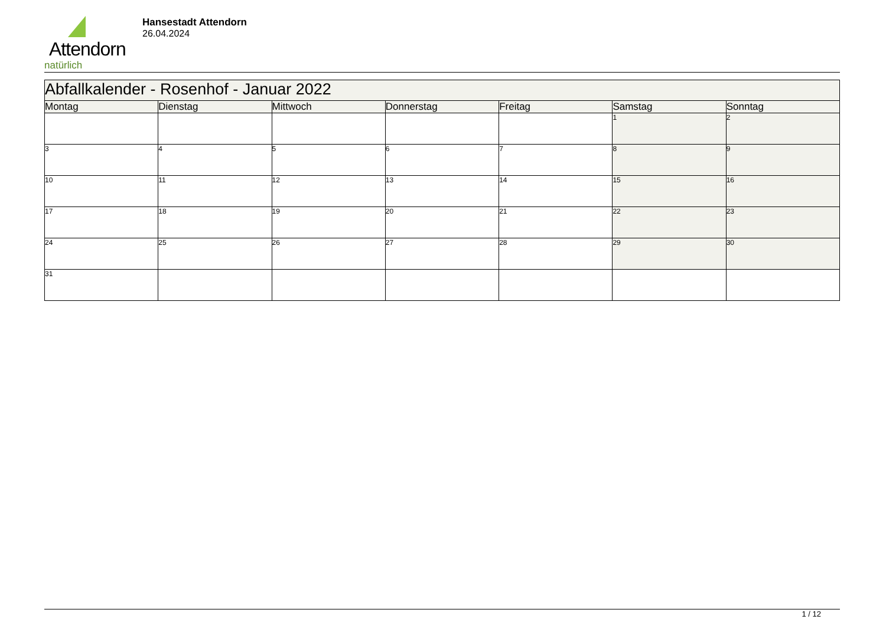Attendorn
natürlich
Hansestadt Attendorn
26.04.2024
| Abfallkalender - Rosenhof - Januar 2022 | | | | | | |
| --- | --- | --- | --- | --- | --- | --- |
| Montag | Dienstag | Mittwoch | Donnerstag | Freitag | Samstag | Sonntag |
| | | | | | 1 | 2 |
| 3 | 4 | 5 | 6 | 7 | 8 | 9 |
| 10 | 11 | 12 | 13 | 14 | 15 | 16 |
| 17 | 18 | 19 | 20 | 21 | 22 | 23 |
| 24 | 25 | 26 | 27 | 28 | 29 | 30 |
| 31 | | | | | | |
1 / 12